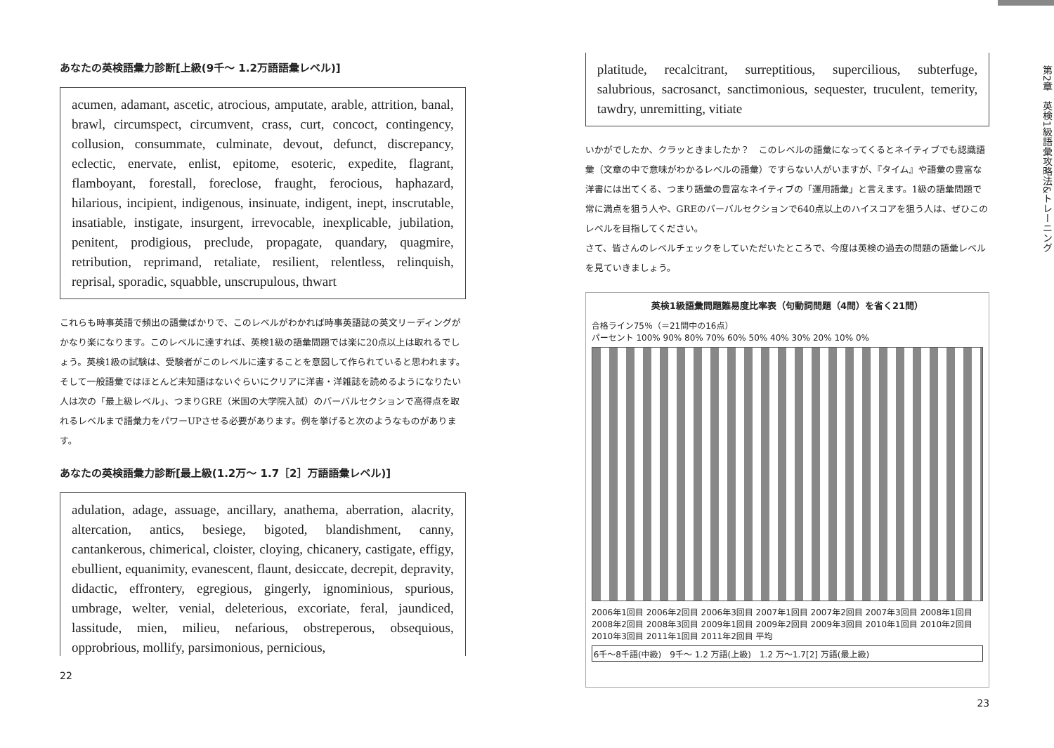あなたの英検語彙力診断[上級(9千～ 1.2万語語彙レベル)]
acumen, adamant, ascetic, atrocious, amputate, arable, attrition, banal, brawl, circumspect, circumvent, crass, curt, concoct, contingency, collusion, consummate, culminate, devout, defunct, discrepancy, eclectic, enervate, enlist, epitome, esoteric, expedite, flagrant, flamboyant, forestall, foreclose, fraught, ferocious, haphazard, hilarious, incipient, indigenous, insinuate, indigent, inept, inscrutable, insatiable, instigate, insurgent, irrevocable, inexplicable, jubilation, penitent, prodigious, preclude, propagate, quandary, quagmire, retribution, reprimand, retaliate, resilient, relentless, relinquish, reprisal, sporadic, squabble, unscrupulous, thwart
これらも時事英語で頻出の語彙ばかりで、このレベルがわかれば時事英語誌の英文リーディングがかなり楽になります。このレベルに達すれば、英検1級の語彙問題では楽に20点以上は取れるでしょう。英検1級の試験は、受験者がこのレベルに達することを意図して作られていると思われます。そして一般語彙ではほとんど未知語はないぐらいにクリアに洋書・洋雑誌を読めるようになりたい人は次の「最上級レベル」、つまりGRE（米国の大学院入試）のバーバルセクションで高得点を取れるレベルまで語彙力をパワーUPさせる必要があります。例を挙げると次のようなものがあります。
あなたの英検語彙力診断[最上級(1.2万～ 1.7［2］万語語彙レベル)]
adulation, adage, assuage, ancillary, anathema, aberration, alacrity, altercation, antics, besiege, bigoted, blandishment, canny, cantankerous, chimerical, cloister, cloying, chicanery, castigate, effigy, ebullient, equanimity, evanescent, flaunt, desiccate, decrepit, depravity, didactic, effrontery, egregious, gingerly, ignominious, spurious, umbrage, welter, venial, deleterious, excoriate, feral, jaundiced, lassitude, mien, milieu, nefarious, obstreperous, obsequious, opprobrious, mollify, parsimonious, pernicious,
22
platitude, recalcitrant, surreptitious, supercilious, subterfuge, salubrious, sacrosanct, sanctimonious, sequester, truculent, temerity, tawdry, unremitting, vitiate
いかがでしたか、クラッときましたか？　このレベルの語彙になってくるとネイティブでも認識語彙（文章の中で意味がわかるレベルの語彙）ですらない人がいますが、『タイム』や語彙の豊富な洋書には出てくる、つまり語彙の豊富なネイティブの「運用語彙」と言えます。1級の語彙問題で常に満点を狙う人や、GREのバーバルセクションで640点以上のハイスコアを狙う人は、ぜひこのレベルを目指してください。
さて、皆さんのレベルチェックをしていただいたところで、今度は英検の過去の問題の語彙レベルを見ていきましょう。
英検1級語彙問題難易度比率表（句動詞問題（4問）を省く21問）
合格ライン75％（＝21問中の16点）
パーセント 100% 90% 80% 70% 60% 50% 40% 30% 20% 10% 0%
2006年1回目 2006年2回目 2006年3回目 2007年1回目 2007年2回目 2007年3回目 2008年1回目 2008年2回目 2008年3回目 2009年1回目 2009年2回目 2009年3回目 2010年1回目 2010年2回目 2010年3回目 2011年1回目 2011年2回目 平均
6千～8千語(中級)　9千～ 1.2 万語(上級)　1.2 万～1.7[2] 万語(最上級)
23
第2章　英検1級語彙攻略法&トレーニング